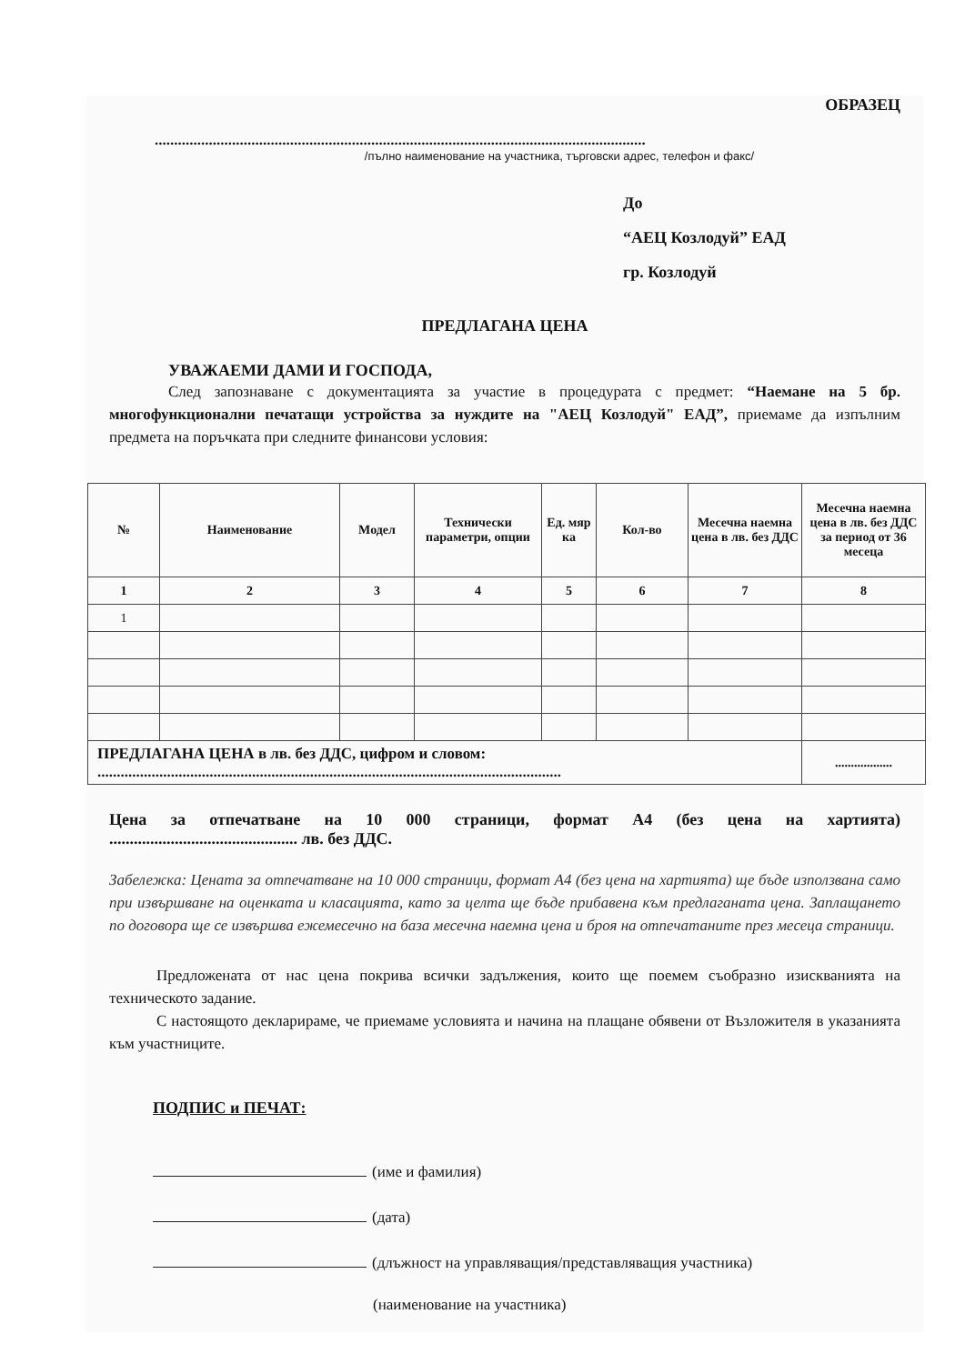ОБРАЗЕЦ
...............................................................................................................................
/пълно наименование на участника, търговски адрес, телефон и факс/
До
“АЕЦ Козлодуй” ЕАД
гр. Козлодуй
ПРЕДЛАГАНА ЦЕНА
УВАЖАЕМИ ДАМИ И ГОСПОДА,
След запознаване с документацията за участие в процедурата с предмет: “Наемане на 5 бр. многофункционални печатащи устройства за нуждите на "АЕЦ Козлодуй" ЕАД”, приемаме да изпълним предмета на поръчката при следните финансови условия:
| № | Наименование | Модел | Технически параметри, опции | Ед. мяр ка | Кол-во | Месечна наемна цена в лв. без ДДС | Месечна наемна цена в лв. без ДДС за период от 36 месеца |
| --- | --- | --- | --- | --- | --- | --- | --- |
| 1 | 2 | 3 | 4 | 5 | 6 | 7 | 8 |
| 1 | | | | | | | |
| ПРЕДЛАГАНА ЦЕНА в лв. без ДДС, цифром и словом: ........................................................................................................................ | | | | | | | .................. |
Цена за отпечатване на 10 000 страници, формат А4 (без цена на хартията)
.............................................. лв. без ДДС.
Забележка: Цената за отпечатване на 10 000 страници, формат А4 (без цена на хартията) ще бъде използвана само при извършване на оценката и класацията, като за целта ще бъде прибавена към предлаганата цена. Заплащането по договора ще се извършва ежемесечно на база месечна наемна цена и броя на отпечатаните през месеца страници.
Предложената от нас цена покрива всички задължения, които ще поемем съобразно изискванията на техническото задание.
С настоящото декларираме, че приемаме условията и начина на плащане обявени от Възложителя в указанията към участниците.
ПОДПИС и ПЕЧАТ:
(име и фамилия)
(дата)
(длъжност на управляващия/представляващия участника)
(наименование на участника)